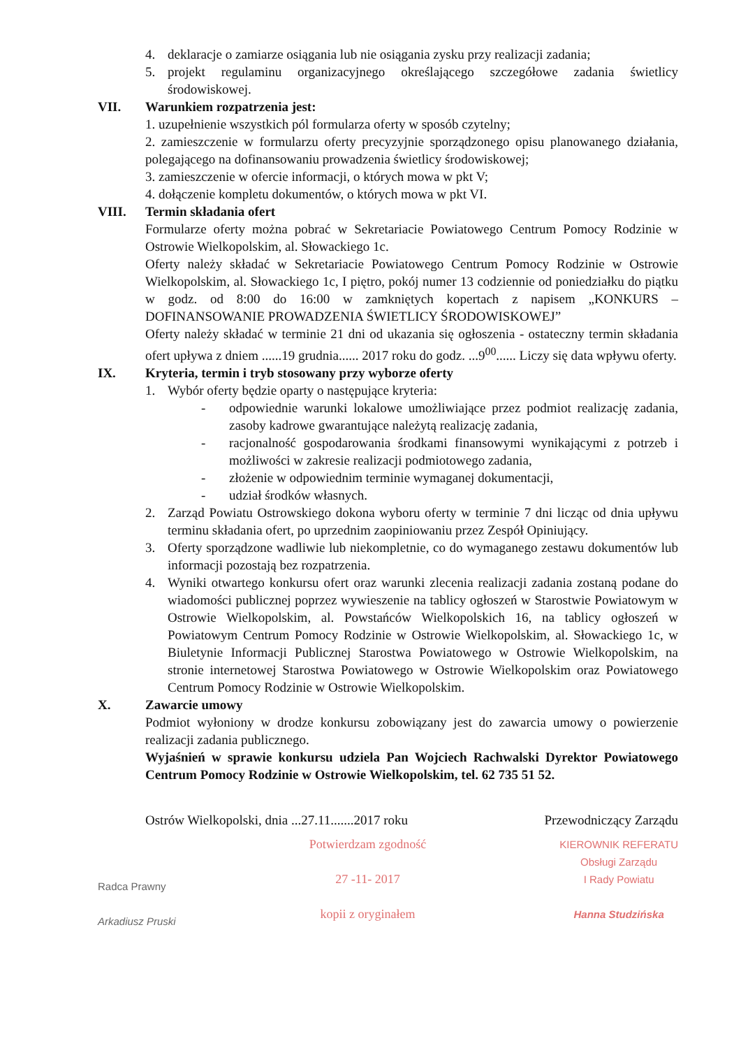4. deklaracje o zamiarze osiągania lub nie osiągania zysku przy realizacji zadania;
5. projekt regulaminu organizacyjnego określającego szczegółowe zadania świetlicy środowiskowej.
VII. Warunkiem rozpatrzenia jest:
1. uzupełnienie wszystkich pól formularza oferty w sposób czytelny;
2. zamieszczenie w formularzu oferty precyzyjnie sporządzonego opisu planowanego działania, polegającego na dofinansowaniu prowadzenia świetlicy środowiskowej;
3. zamieszczenie w ofercie informacji, o których mowa w pkt V;
4. dołączenie kompletu dokumentów, o których mowa w pkt VI.
VIII. Termin składania ofert
Formularze oferty można pobrać w Sekretariacie Powiatowego Centrum Pomocy Rodzinie w Ostrowie Wielkopolskim, al. Słowackiego 1c.
Oferty należy składać w Sekretariacie Powiatowego Centrum Pomocy Rodzinie w Ostrowie Wielkopolskim, al. Słowackiego 1c, I piętro, pokój numer 13 codziennie od poniedziałku do piątku w godz. od 8:00 do 16:00 w zamkniętych kopertach z napisem „KONKURS – DOFINANSOWANIE PROWADZENIA ŚWIETLICY ŚRODOWISKOWEJ”
Oferty należy składać w terminie 21 dni od ukazania się ogłoszenia - ostateczny termin składania ofert upływa z dniem ......19 grudnia...... 2017 roku do godz. ...9<sup>00</sup>...... Liczy się data wpływu oferty.
IX. Kryteria, termin i tryb stosowany przy wyborze oferty
1. Wybór oferty będzie oparty o następujące kryteria:
- odpowiednie warunki lokalowe umożliwiające przez podmiot realizację zadania, zasoby kadrowe gwarantujące należytą realizację zadania,
- racjonalność gospodarowania środkami finansowymi wynikającymi z potrzeb i możliwości w zakresie realizacji podmiotowego zadania,
- złożenie w odpowiednim terminie wymaganej dokumentacji,
- udział środków własnych.
2. Zarząd Powiatu Ostrowskiego dokona wyboru oferty w terminie 7 dni licząc od dnia upływu terminu składania ofert, po uprzednim zaopiniowaniu przez Zespół Opiniujący.
3. Oferty sporządzone wadliwie lub niekompletnie, co do wymaganego zestawu dokumentów lub informacji pozostają bez rozpatrzenia.
4. Wyniki otwartego konkursu ofert oraz warunki zlecenia realizacji zadania zostaną podane do wiadomości publicznej poprzez wywieszenie na tablicy ogłoszeń w Starostwie Powiatowym w Ostrowie Wielkopolskim, al. Powstańców Wielkopolskich 16, na tablicy ogłoszeń w Powiatowym Centrum Pomocy Rodzinie w Ostrowie Wielkopolskim, al. Słowackiego 1c, w Biuletynie Informacji Publicznej Starostwa Powiatowego w Ostrowie Wielkopolskim, na stronie internetowej Starostwa Powiatowego w Ostrowie Wielkopolskim oraz Powiatowego Centrum Pomocy Rodzinie w Ostrowie Wielkopolskim.
X. Zawarcie umowy
Podmiot wyłoniony w drodze konkursu zobowiązany jest do zawarcia umowy o powierzenie realizacji zadania publicznego.
Wyjaśnień w sprawie konkursu udziela Pan Wojciech Rachwalski Dyrektor Powiatowego Centrum Pomocy Rodzinie w Ostrowie Wielkopolskim, tel. 62 735 51 52.
Ostrów Wielkopolski, dnia ...27.11.......2017 roku Przewodniczący Zarządu
Radca Prawny
Arkadiusz Pruski
Potwierdzam zgodność
27 -11- 2017
kopii z oryginałem
KIEROWNIK REFERATU
Obsługi Zarządu
I Rady Powiatu
Hanna Studzińska